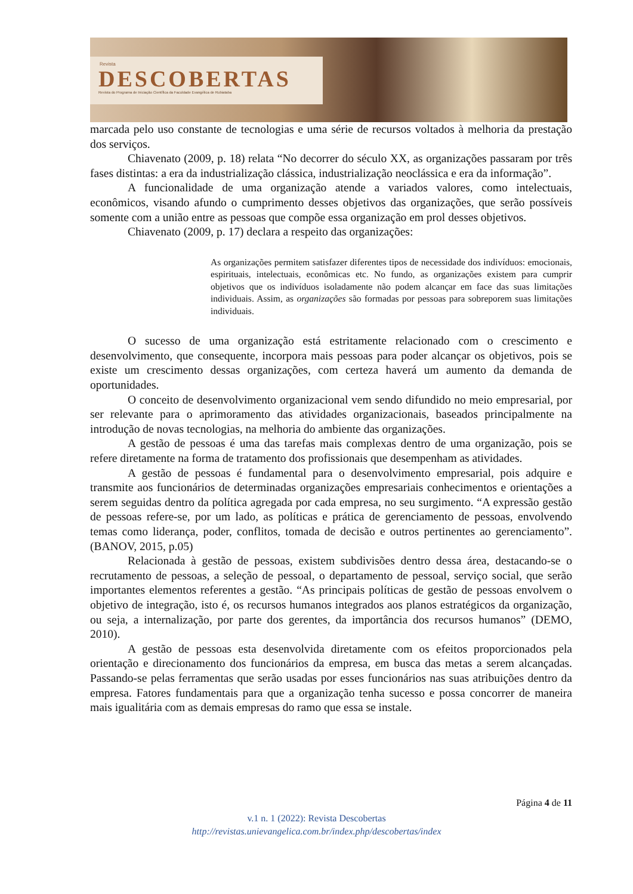Revista
DESCOBERTAS
Revista do Programa de Iniciação Científica da Faculdade Evangélica de Rubiataba
marcada pelo uso constante de tecnologias e uma série de recursos voltados à melhoria da prestação dos serviços.
Chiavenato (2009, p. 18) relata “No decorrer do século XX, as organizações passaram por três fases distintas: a era da industrialização clássica, industrialização neoclássica e era da informação”.
A funcionalidade de uma organização atende a variados valores, como intelectuais, econômicos, visando afundo o cumprimento desses objetivos das organizações, que serão possíveis somente com a união entre as pessoas que compõe essa organização em prol desses objetivos.
Chiavenato (2009, p. 17) declara a respeito das organizações:
As organizações permitem satisfazer diferentes tipos de necessidade dos indivíduos: emocionais, espirituais, intelectuais, econômicas etc. No fundo, as organizações existem para cumprir objetivos que os indivíduos isoladamente não podem alcançar em face das suas limitações individuais. Assim, as organizações são formadas por pessoas para sobreporem suas limitações individuais.
O sucesso de uma organização está estritamente relacionado com o crescimento e desenvolvimento, que consequente, incorpora mais pessoas para poder alcançar os objetivos, pois se existe um crescimento dessas organizações, com certeza haverá um aumento da demanda de oportunidades.
O conceito de desenvolvimento organizacional vem sendo difundido no meio empresarial, por ser relevante para o aprimoramento das atividades organizacionais, baseados principalmente na introdução de novas tecnologias, na melhoria do ambiente das organizações.
A gestão de pessoas é uma das tarefas mais complexas dentro de uma organização, pois se refere diretamente na forma de tratamento dos profissionais que desempenham as atividades.
A gestão de pessoas é fundamental para o desenvolvimento empresarial, pois adquire e transmite aos funcionários de determinadas organizações empresariais conhecimentos e orientações a serem seguidas dentro da política agregada por cada empresa, no seu surgimento. “A expressão gestão de pessoas refere-se, por um lado, as políticas e prática de gerenciamento de pessoas, envolvendo temas como liderança, poder, conflitos, tomada de decisão e outros pertinentes ao gerenciamento”. (BANOV, 2015, p.05)
Relacionada à gestão de pessoas, existem subdivisões dentro dessa área, destacando-se o recrutamento de pessoas, a seleção de pessoal, o departamento de pessoal, serviço social, que serão importantes elementos referentes a gestão. “As principais políticas de gestão de pessoas envolvem o objetivo de integração, isto é, os recursos humanos integrados aos planos estratégicos da organização, ou seja, a internalização, por parte dos gerentes, da importância dos recursos humanos” (DEMO, 2010).
A gestão de pessoas esta desenvolvida diretamente com os efeitos proporcionados pela orientação e direcionamento dos funcionários da empresa, em busca das metas a serem alcançadas. Passando-se pelas ferramentas que serão usadas por esses funcionários nas suas atribuições dentro da empresa. Fatores fundamentais para que a organização tenha sucesso e possa concorrer de maneira mais igualitária com as demais empresas do ramo que essa se instale.
Página 4 de 11
v.1 n. 1 (2022): Revista Descobertas
http://revistas.unievangelica.com.br/index.php/descobertas/index